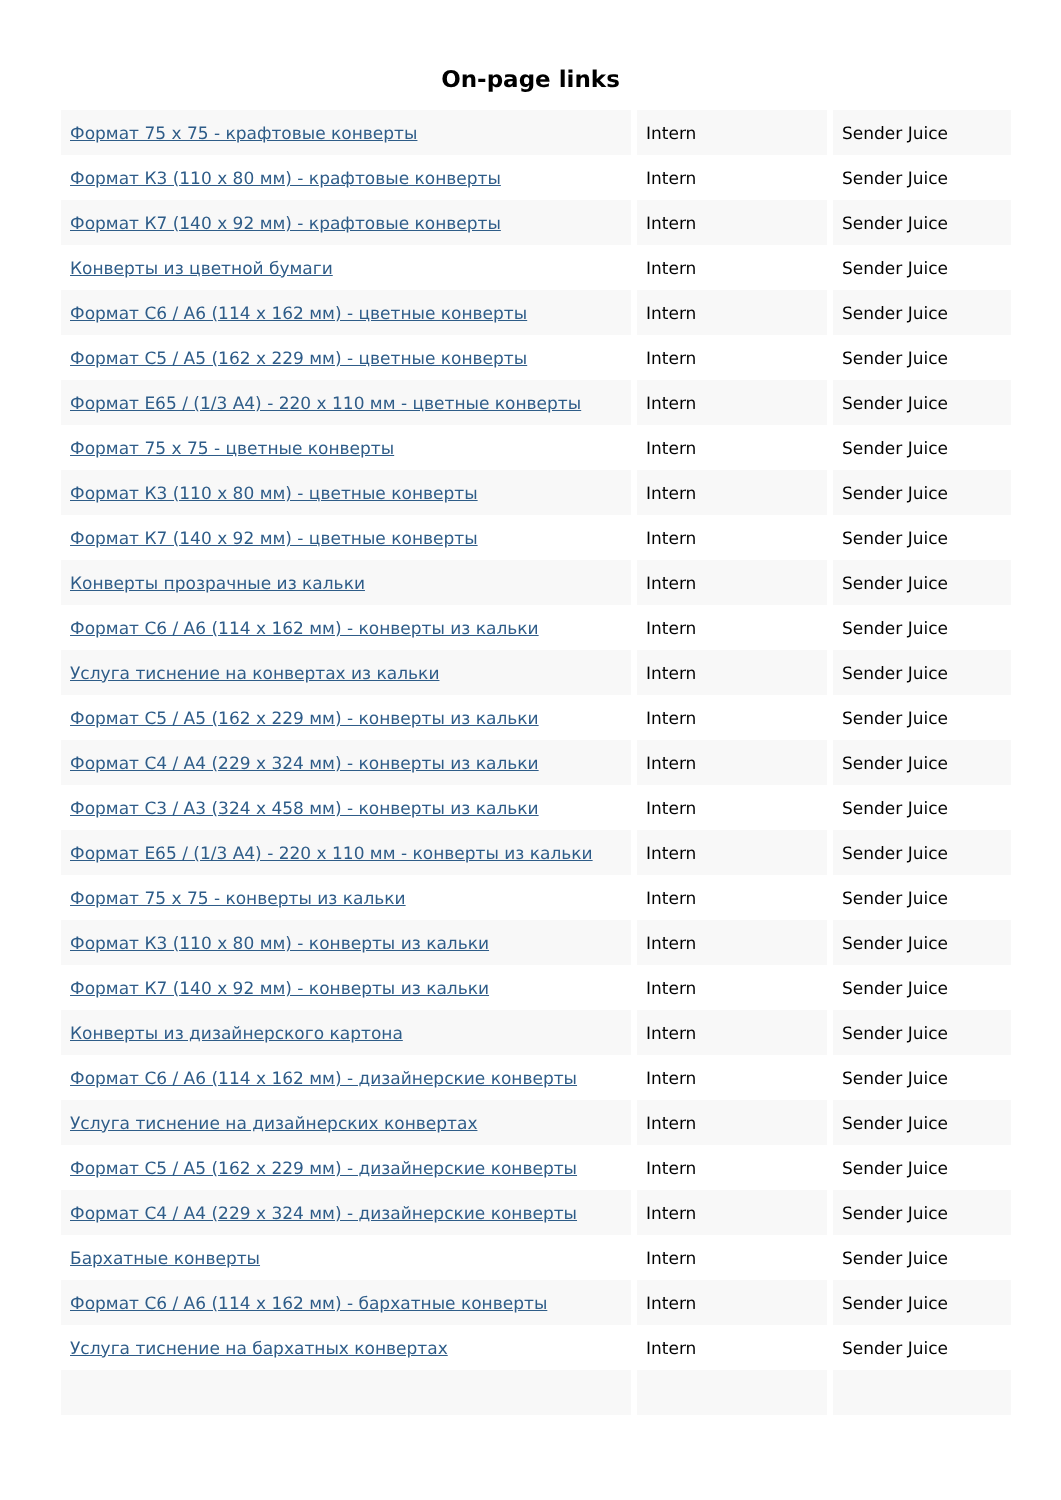On-page links
| Формат 75 х 75 - крафтовые конверты | Intern | Sender Juice |
| Формат К3 (110 х 80 мм) - крафтовые конверты | Intern | Sender Juice |
| Формат К7 (140 х 92 мм) - крафтовые конверты | Intern | Sender Juice |
| Конверты из цветной бумаги | Intern | Sender Juice |
| Формат С6 / А6 (114 х 162 мм) - цветные конверты | Intern | Sender Juice |
| Формат С5 / А5 (162 х 229 мм) - цветные конверты | Intern | Sender Juice |
| Формат E65 / (1/3 A4) - 220 х 110 мм - цветные конверты | Intern | Sender Juice |
| Формат 75 х 75 - цветные конверты | Intern | Sender Juice |
| Формат К3 (110 х 80 мм) - цветные конверты | Intern | Sender Juice |
| Формат К7 (140 х 92 мм) - цветные конверты | Intern | Sender Juice |
| Конверты прозрачные из кальки | Intern | Sender Juice |
| Формат С6 / А6 (114 х 162 мм) - конверты из кальки | Intern | Sender Juice |
| Услуга тиснение на конвертах из кальки | Intern | Sender Juice |
| Формат С5 / А5 (162 х 229 мм) - конверты из кальки | Intern | Sender Juice |
| Формат С4 / А4 (229 х 324 мм) - конверты из кальки | Intern | Sender Juice |
| Формат С3 / А3 (324 х 458 мм) - конверты из кальки | Intern | Sender Juice |
| Формат E65 / (1/3 A4) - 220 х 110 мм - конверты из кальки | Intern | Sender Juice |
| Формат 75 х 75 - конверты из кальки | Intern | Sender Juice |
| Формат К3 (110 х 80 мм) - конверты из кальки | Intern | Sender Juice |
| Формат К7 (140 х 92 мм) - конверты из кальки | Intern | Sender Juice |
| Конверты из дизайнерского картона | Intern | Sender Juice |
| Формат С6 / А6 (114 х 162 мм) - дизайнерские конверты | Intern | Sender Juice |
| Услуга тиснение на дизайнерских конвертах | Intern | Sender Juice |
| Формат С5 / А5 (162 х 229 мм) - дизайнерские конверты | Intern | Sender Juice |
| Формат С4 / А4 (229 х 324 мм) - дизайнерские конверты | Intern | Sender Juice |
| Бархатные конверты | Intern | Sender Juice |
| Формат С6 / А6 (114 х 162 мм) - бархатные конверты | Intern | Sender Juice |
| Услуга тиснение на бархатных конвертах | Intern | Sender Juice |